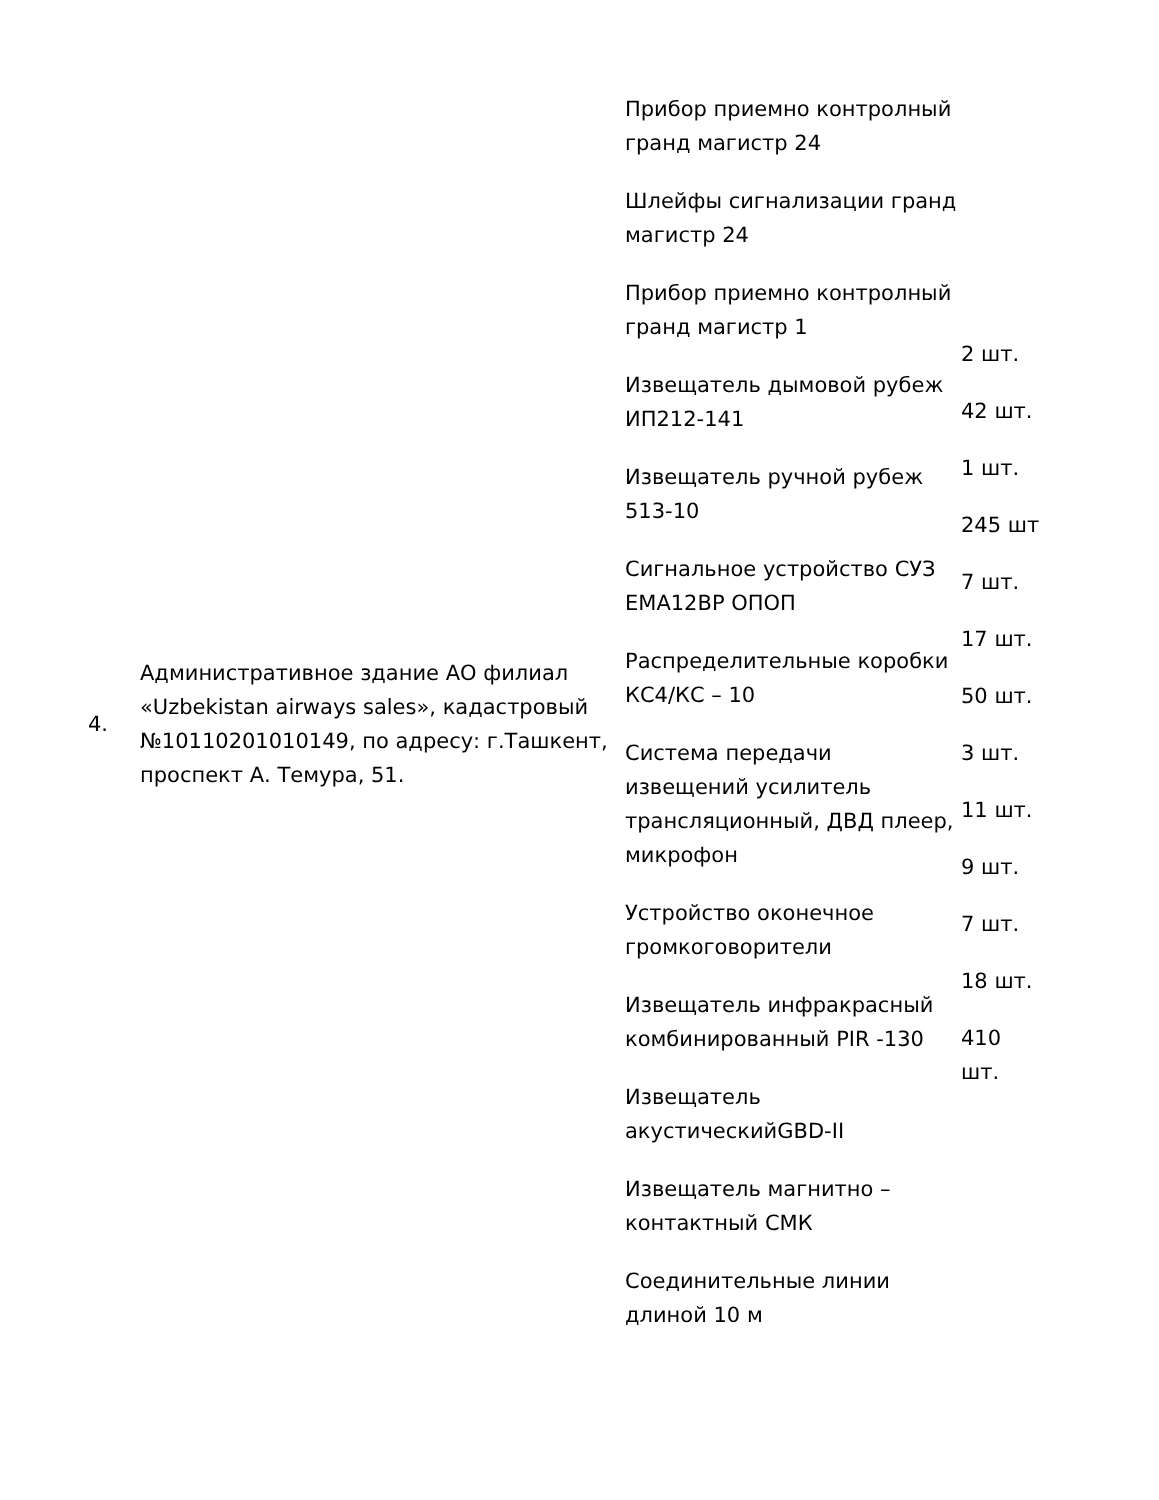| 4. | Административное здание АО филиал «Uzbekistan airways sales», кадастровый №10110201010149, по адресу: г.Ташкент, проспект А. Темура, 51. | Прибор приемно контролный гранд магистр 24 Шлейфы сигнализации гранд магистр 24 Прибор приемно контролный гранд магистр 1 Извещатель дымовой рубеж ИП212-141 Извещатель ручной рубеж 513-10 Сигнальное устройство СУЗ ЕМА12ВР ОПОП Распределительные коробки КС4/КС – 10 Система передачи извещений усилитель трансляционный, ДВД плеер, микрофон Устройство оконечное громкоговорители Извещатель инфракрасный комбинированный PIR -130 Извещатель акустическийGBD-II Извещатель магнитно –контактный СМК Соединительные линии длиной 10 м | 2 шт. 42 шт. 1 шт. 245 шт 7 шт. 17 шт. 50 шт. 3 шт. 11 шт. 9 шт. 7 шт. 18 шт. 410 шт. |